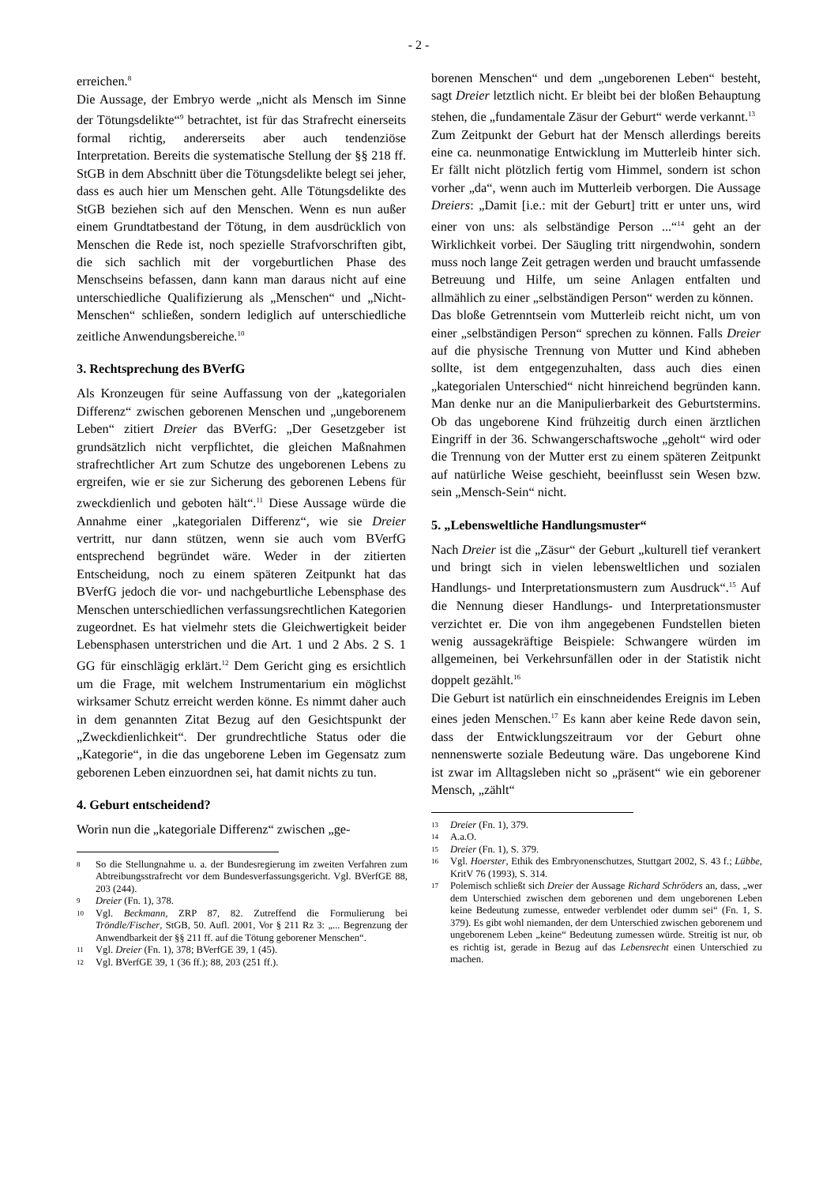- 2 -
erreichen.<sup>8</sup>
Die Aussage, der Embryo werde „nicht als Mensch im Sinne der Tötungsdelikte“<sup>9</sup> betrachtet, ist für das Strafrecht einerseits formal richtig, andererseits aber auch tendenziöse Interpretation. Bereits die systematische Stellung der §§ 218 ff. StGB in dem Abschnitt über die Tötungsdelikte belegt sei jeher, dass es auch hier um Menschen geht. Alle Tötungsdelikte des StGB beziehen sich auf den Menschen. Wenn es nun außer einem Grundtatbestand der Tötung, in dem ausdrücklich von Menschen die Rede ist, noch spezielle Strafvorschriften gibt, die sich sachlich mit der vorgeburtlichen Phase des Menschseins befassen, dann kann man daraus nicht auf eine unterschiedliche Qualifizierung als „Menschen“ und „Nicht-Menschen“ schließen, sondern lediglich auf unterschiedliche zeitliche Anwendungsbereiche.<sup>10</sup>
3. Rechtsprechung des BVerfG
Als Kronzeugen für seine Auffassung von der „kategorialen Differenz“ zwischen geborenen Menschen und „ungeborenem Leben“ zitiert Dreier das BVerfG: „Der Gesetzgeber ist grundsätzlich nicht verpflichtet, die gleichen Maßnahmen strafrechtlicher Art zum Schutze des ungeborenen Lebens zu ergreifen, wie er sie zur Sicherung des geborenen Lebens für zweckdienlich und geboten hält“.<sup>11</sup> Diese Aussage würde die Annahme einer „kategorialen Differenz“, wie sie Dreier vertritt, nur dann stützen, wenn sie auch vom BVerfG entsprechend begründet wäre. Weder in der zitierten Entscheidung, noch zu einem späteren Zeitpunkt hat das BVerfG jedoch die vor- und nachgeburtliche Lebensphase des Menschen unterschiedlichen verfassungsrechtlichen Kategorien zugeordnet. Es hat vielmehr stets die Gleichwertigkeit beider Lebensphasen unterstrichen und die Art. 1 und 2 Abs. 2 S. 1 GG für einschlägig erklärt.<sup>12</sup> Dem Gericht ging es ersichtlich um die Frage, mit welchem Instrumentarium ein möglichst wirksamer Schutz erreicht werden könne. Es nimmt daher auch in dem genannten Zitat Bezug auf den Gesichtspunkt der „Zweckdienlichkeit“. Der grundrechtliche Status oder die „Kategorie“, in die das ungeborene Leben im Gegensatz zum geborenen Leben einzuordnen sei, hat damit nichts zu tun.
4. Geburt entscheidend?
Worin nun die „kategoriale Differenz“ zwischen „ge-
8 So die Stellungnahme u. a. der Bundesregierung im zweiten Verfahren zum Abtreibungsstrafrecht vor dem Bundesverfassungsgericht. Vgl. BVerfGE 88, 203 (244).
9 Dreier (Fn. 1), 378.
10 Vgl. Beckmann, ZRP 87, 82. Zutreffend die Formulierung bei Tröndle/Fischer, StGB, 50. Aufl. 2001, Vor § 211 Rz 3: „... Begrenzung der Anwendbarkeit der §§ 211 ff. auf die Tötung geborener Menschen“.
11 Vgl. Dreier (Fn. 1), 378; BVerfGE 39, 1 (45).
12 Vgl. BVerfGE 39, 1 (36 ff.); 88, 203 (251 ff.).
borenen Menschen“ und dem „ungeborenen Leben“ besteht, sagt Dreier letztlich nicht. Er bleibt bei der bloßen Behauptung stehen, die „fundamentale Zäsur der Geburt“ werde verkannt.<sup>13</sup>
Zum Zeitpunkt der Geburt hat der Mensch allerdings bereits eine ca. neunmonatige Entwicklung im Mutterleib hinter sich. Er fällt nicht plötzlich fertig vom Himmel, sondern ist schon vorher „da“, wenn auch im Mutterleib verborgen. Die Aussage Dreiers: „Damit [i.e.: mit der Geburt] tritt er unter uns, wird einer von uns: als selbständige Person ...“<sup>14</sup> geht an der Wirklichkeit vorbei. Der Säugling tritt nirgendwohin, sondern muss noch lange Zeit getragen werden und braucht umfassende Betreuung und Hilfe, um seine Anlagen entfalten und allmählich zu einer „selbständigen Person“ werden zu können.
Das bloße Getrenntsein vom Mutterleib reicht nicht, um von einer „selbständigen Person“ sprechen zu können. Falls Dreier auf die physische Trennung von Mutter und Kind abheben sollte, ist dem entgegenzuhalten, dass auch dies einen „kategorialen Unterschied“ nicht hinreichend begründen kann. Man denke nur an die Manipulierbarkeit des Geburtstermins. Ob das ungeborene Kind frühzeitig durch einen ärztlichen Eingriff in der 36. Schwangerschaftswoche „geholt“ wird oder die Trennung von der Mutter erst zu einem späteren Zeitpunkt auf natürliche Weise geschieht, beeinflusst sein Wesen bzw. sein „Mensch-Sein“ nicht.
5. „Lebensweltliche Handlungsmuster“
Nach Dreier ist die „Zäsur“ der Geburt „kulturell tief verankert und bringt sich in vielen lebensweltlichen und sozialen Handlungs- und Interpretationsmustern zum Ausdruck“.<sup>15</sup> Auf die Nennung dieser Handlungs- und Interpretationsmuster verzichtet er. Die von ihm angegebenen Fundstellen bieten wenig aussagekräftige Beispiele: Schwangere würden im allgemeinen, bei Verkehrsunfällen oder in der Statistik nicht doppelt gezählt.<sup>16</sup>
Die Geburt ist natürlich ein einschneidendes Ereignis im Leben eines jeden Menschen.<sup>17</sup> Es kann aber keine Rede davon sein, dass der Entwicklungszeitraum vor der Geburt ohne nennenswerte soziale Bedeutung wäre. Das ungeborene Kind ist zwar im Alltagsleben nicht so „präsent“ wie ein geborener Mensch, „zählt“
13 Dreier (Fn. 1), 379.
14 A.a.O.
15 Dreier (Fn. 1), S. 379.
16 Vgl. Hoerster, Ethik des Embryonenschutzes, Stuttgart 2002, S. 43 f.; Lübbe, KritV 76 (1993), S. 314.
17 Polemisch schließt sich Dreier der Aussage Richard Schröders an, dass, „wer dem Unterschied zwischen dem geborenen und dem ungeborenen Leben keine Bedeutung zumesse, entweder verblendet oder dumm sei“ (Fn. 1, S. 379). Es gibt wohl niemanden, der dem Unterschied zwischen geborenem und ungeborenem Leben „keine“ Bedeutung zumessen würde. Streitig ist nur, ob es richtig ist, gerade in Bezug auf das Lebensrecht einen Unterschied zu machen.